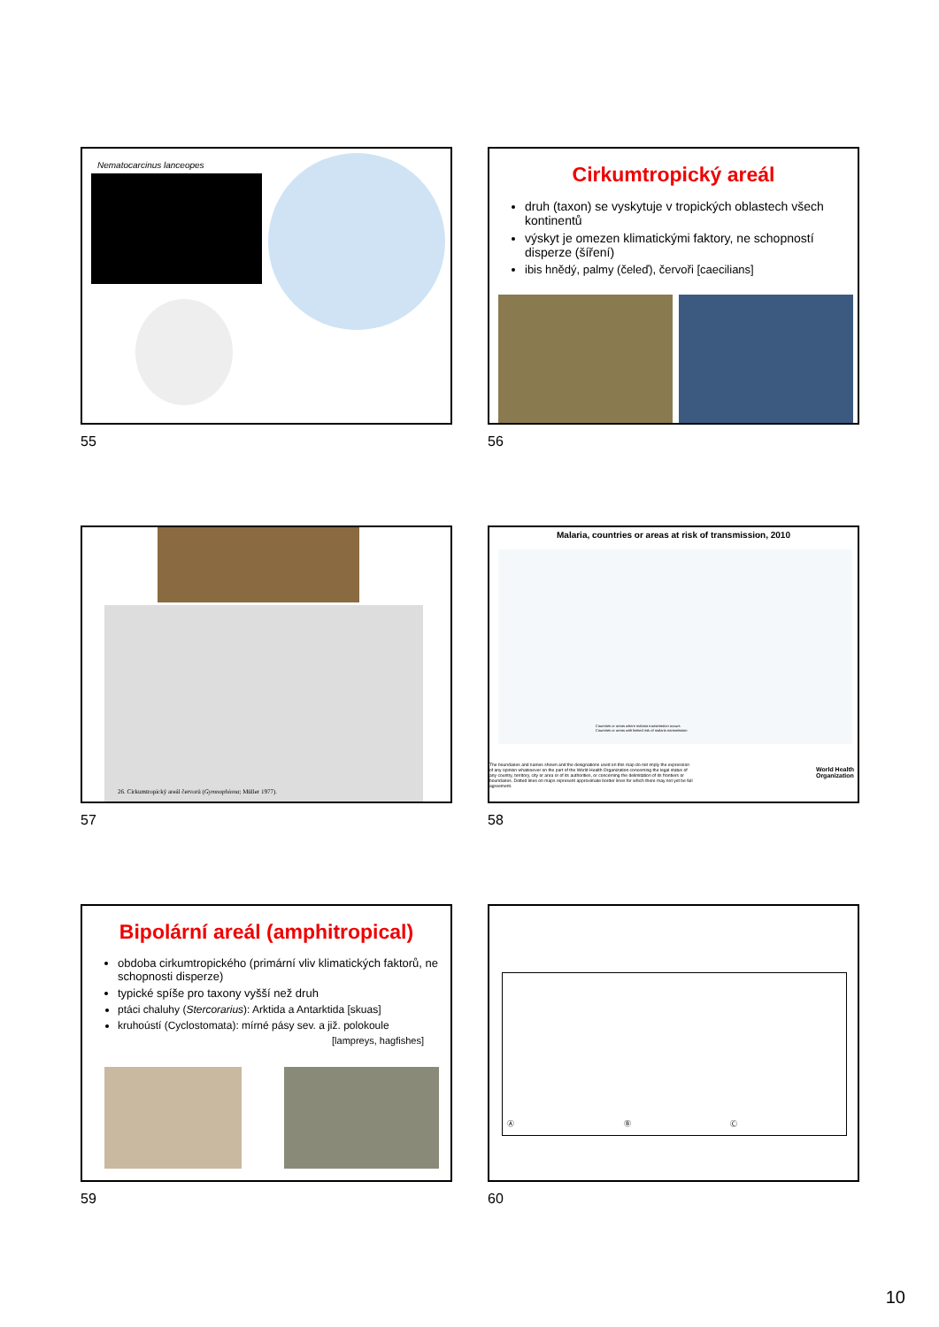Nematocarcinus lanceopes
55
Cirkumtropický areál
druh (taxon) se vyskytuje v tropických oblastech všech kontinentů
výskyt je omezen klimatickými faktory, ne schopností disperze (šíření)
ibis hnědý, palmy (čeleď), červoři [caecilians]
56
26. Cirkumtropický areál červorů (Gymnophiona; Müller 1977).
57
Malaria, countries or areas at risk of transmission, 2010
Countries or areas where malaria transmission occurs
Countries or areas with limited risk of malaria transmission
The boundaries and names shown and the designations used on this map do not imply the expression of any opinion whatsoever on the part of the World Health Organization concerning the legal status of any country, territory, city or area or of its authorities, or concerning the delimitation of its frontiers or boundaries. Dotted lines on maps represent approximate border lines for which there may not yet be full agreement.
World Health
Organization
58
Bipolární areál (amphitropical)
obdoba cirkumtropického (primární vliv klimatických faktorů, ne schopnosti disperze)
typické spíše pro taxony vyšší než druh
ptáci chaluhy (Stercorarius): Arktida a Antarktida [skuas]
kruhoústí (Cyclostomata): mírné pásy sev. a již. polokoule
[lampreys, hagfishes]
59
Ⓐ Ⓑ Ⓒ
60
10